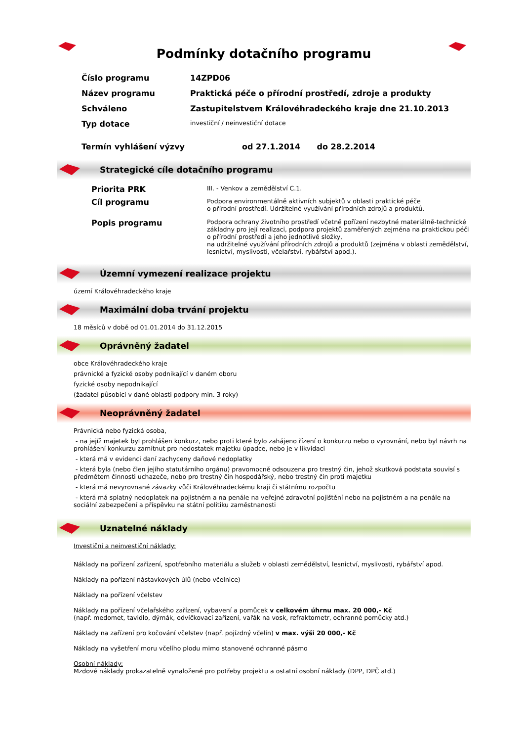Podmínky dotačního programu
| Číslo programu | 14ZPD06 |
| Název programu | Praktická péče o přírodní prostředí, zdroje a produkty |
| Schváleno | Zastupitelstvem Královéhradeckého kraje dne 21.10.2013 |
| Typ dotace | investiční / neinvestiční dotace |
| Termín vyhlášení výzvy | od 27.1.2014 do 28.2.2014 |
Strategické cíle dotačního programu
| Priorita PRK | III. - Venkov a zemědělství C.1. |
| Cíl programu | Podpora environmentálně aktivních subjektů v oblasti praktické péče o přírodní prostředí. Udržitelné využívání přírodních zdrojů a produktů. |
| Popis programu | Podpora ochrany životního prostředí včetně pořízení nezbytné materiálně-technické základny pro její realizaci, podpora projektů zaměřených zejména na praktickou péči o přírodní prostředí a jeho jednotlivé složky, na udržitelné využívání přírodních zdrojů a produktů (zejména v oblasti zemědělství, lesnictví, myslivosti, včelařství, rybářství apod.). |
Územní vymezení realizace projektu
území Královéhradeckého kraje
Maximální doba trvání projektu
18 měsíců v době od 01.01.2014 do 31.12.2015
Oprávněný žadatel
obce Královéhradeckého kraje
právnické a fyzické osoby podnikající v daném oboru
fyzické osoby nepodnikající
(žadatel působící v dané oblasti podpory min. 3 roky)
Neoprávněný žadatel
Právnická nebo fyzická osoba,
- na jejíž majetek byl prohlášen konkurz, nebo proti které bylo zahájeno řízení o konkurzu nebo o vyrovnání, nebo byl návrh na prohlášení konkurzu zamítnut pro nedostatek majetku úpadce, nebo je v likvidaci
- která má v evidenci daní zachyceny daňové nedoplatky
- která byla (nebo člen jejího statutárního orgánu) pravomocně odsouzena pro trestný čin, jehož skutková podstata souvisí s předmětem činnosti uchazeče, nebo pro trestný čin hospodářský, nebo trestný čin proti majetku
- která má nevyrovnané závazky vůči Královéhradeckému kraji či státnímu rozpočtu
- která má splatný nedoplatek na pojistném a na penále na veřejné zdravotní pojištění nebo na pojistném a na penále na sociální zabezpečení a příspěvku na státní politiku zaměstnanosti
Uznatelné náklady
Investiční a neinvestiční náklady:
Náklady na pořízení zařízení, spotřebního materiálu a služeb v oblasti zemědělství, lesnictví, myslivosti, rybářství apod.
Náklady na pořízení nástavkových úlů (nebo včelnice)
Náklady na pořízení včelstev
Náklady na pořízení včelařského zařízení, vybavení a pomůcek v celkovém úhrnu max. 20 000,- Kč
(např. medomet, tavidlo, dýmák, odvíčkovací zařízení, vařák na vosk, refraktometr, ochranné pomůcky atd.)
Náklady na zařízení pro kočování včelstev (např. pojízdný včelín) v max. výši 20 000,- Kč
Náklady na vyšetření moru včelího plodu mimo stanovené ochranné pásmo
Osobní náklady:
Mzdové náklady prokazatelně vynaložené pro potřeby projektu a ostatní osobní náklady (DPP, DPČ atd.)